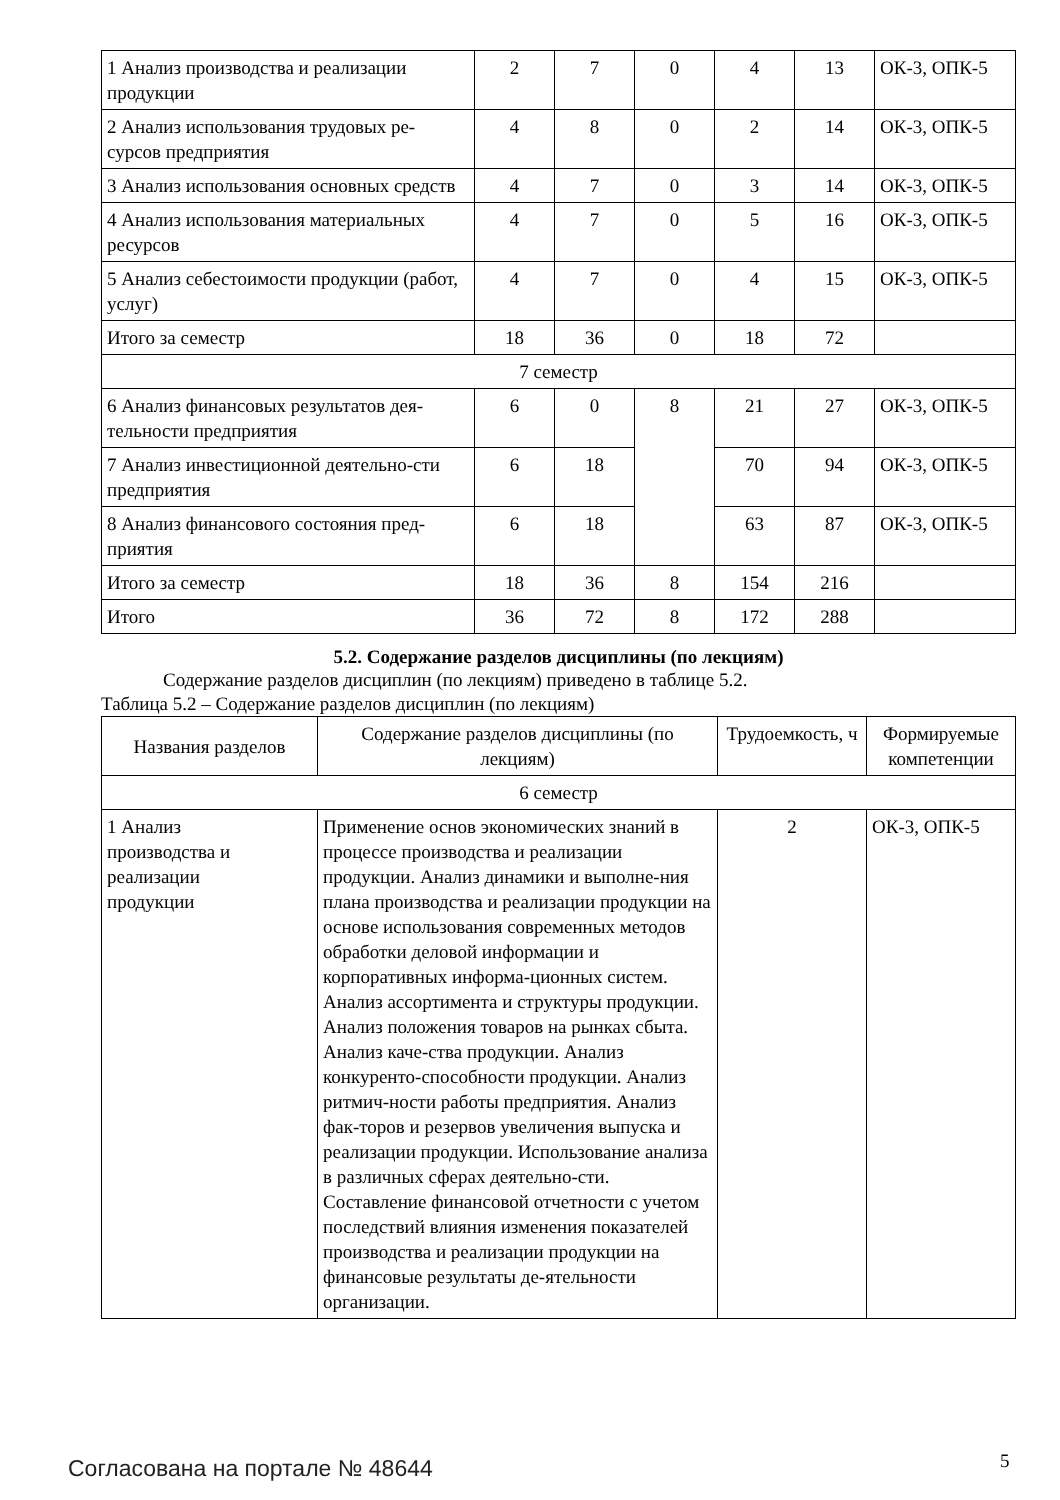| 1 Анализ производства и реализации продукции | 2 | 7 | 0 | 4 | 13 | ОК-3, ОПК-5 |
| 2 Анализ использования трудовых ре-сурсов предприятия | 4 | 8 | 0 | 2 | 14 | ОК-3, ОПК-5 |
| 3 Анализ использования основных средств | 4 | 7 | 0 | 3 | 14 | ОК-3, ОПК-5 |
| 4 Анализ использования материальных ресурсов | 4 | 7 | 0 | 5 | 16 | ОК-3, ОПК-5 |
| 5 Анализ себестоимости продукции (работ, услуг) | 4 | 7 | 0 | 4 | 15 | ОК-3, ОПК-5 |
| Итого за семестр | 18 | 36 | 0 | 18 | 72 | |
| 7 семестр | | | | | | |
| 6 Анализ финансовых результатов дея-тельности предприятия | 6 | 0 | 8 | 21 | 27 | ОК-3, ОПК-5 |
| 7 Анализ инвестиционной деятельно-сти предприятия | 6 | 18 | | 70 | 94 | ОК-3, ОПК-5 |
| 8 Анализ финансового состояния пред-приятия | 6 | 18 | | 63 | 87 | ОК-3, ОПК-5 |
| Итого за семестр | 18 | 36 | 8 | 154 | 216 | |
| Итого | 36 | 72 | 8 | 172 | 288 | |
5.2. Содержание разделов дисциплины (по лекциям)
Содержание разделов дисциплин (по лекциям) приведено в таблице 5.2.
Таблица 5.2 – Содержание разделов дисциплин (по лекциям)
| Названия разделов | Содержание разделов дисциплины (по лекциям) | Трудоемкость, ч | Формируемые компетенции |
| --- | --- | --- | --- |
| 6 семестр | | | |
| 1 Анализ производства и реализации продукции | Применение основ экономических знаний в процессе производства и реализации продукции. Анализ динамики и выполне-ния плана производства и реализации продукции на основе использования современных методов обработки деловой информации и корпоративных информа-ционных систем. Анализ ассортимента и структуры продукции. Анализ положения товаров на рынках сбыта. Анализ каче-ства продукции. Анализ конкуренто-способности продукции. Анализ ритмич-ности работы предприятия. Анализ фак-торов и резервов увеличения выпуска и реализации продукции. Использование анализа в различных сферах деятельно-сти. Составление финансовой отчетности с учетом последствий влияния изменения показателей производства и реализации продукции на финансовые результаты де-ятельности организации. | 2 | ОК-3, ОПК-5 |
Согласована на портале № 48644 5